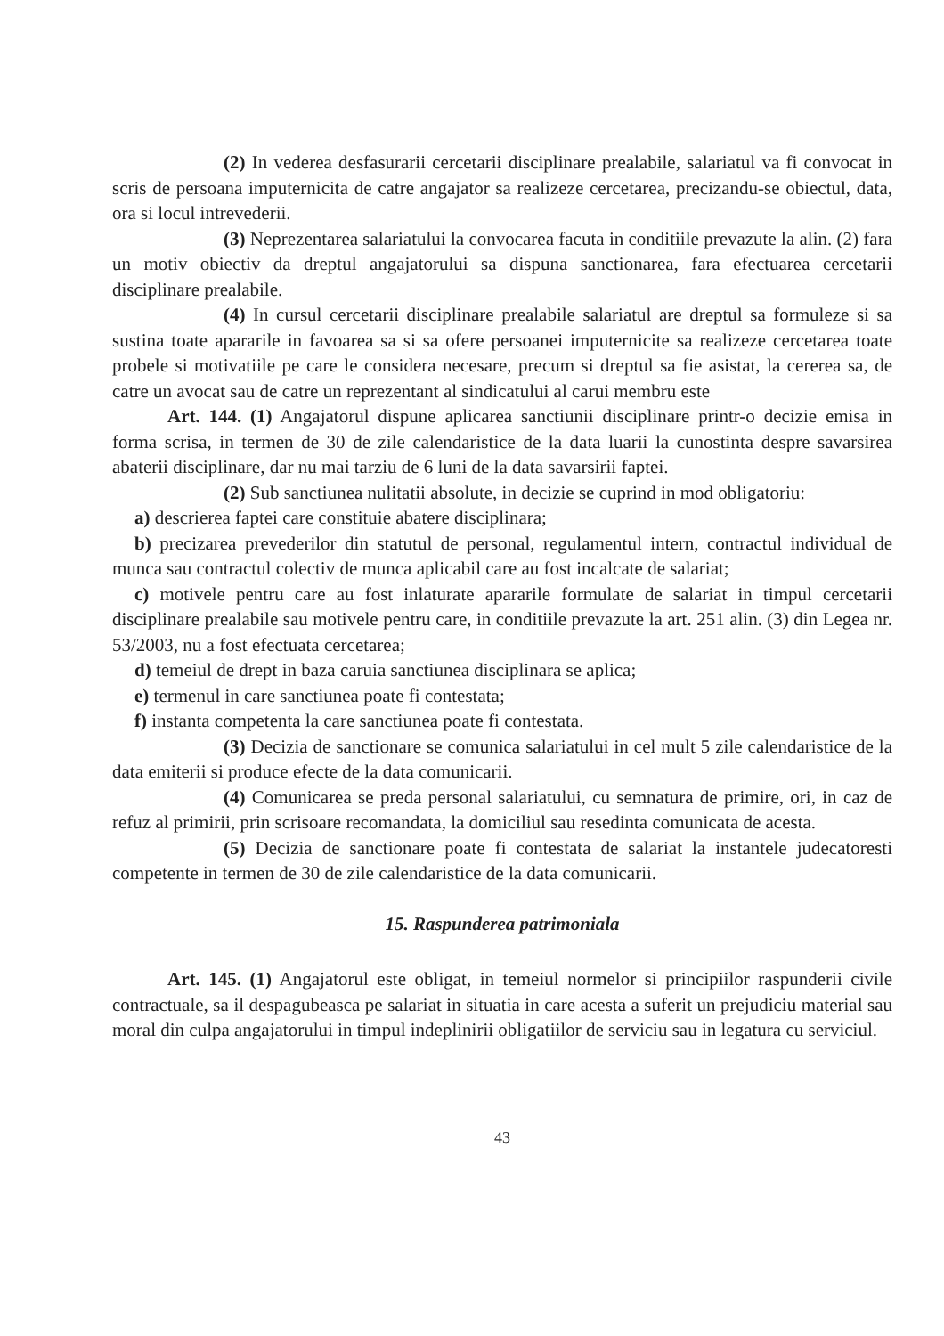(2) In vederea desfasurarii cercetarii disciplinare prealabile, salariatul va fi convocat in scris de persoana imputernicita de catre angajator sa realizeze cercetarea, precizandu-se obiectul, data, ora si locul intrevederii.
(3) Neprezentarea salariatului la convocarea facuta in conditiile prevazute la alin. (2) fara un motiv obiectiv da dreptul angajatorului sa dispuna sanctionarea, fara efectuarea cercetarii disciplinare prealabile.
(4) In cursul cercetarii disciplinare prealabile salariatul are dreptul sa formuleze si sa sustina toate apararile in favoarea sa si sa ofere persoanei imputernicite sa realizeze cercetarea toate probele si motivatiile pe care le considera necesare, precum si dreptul sa fie asistat, la cererea sa, de catre un avocat sau de catre un reprezentant al sindicatului al carui membru este
Art. 144. (1) Angajatorul dispune aplicarea sanctiunii disciplinare printr-o decizie emisa in forma scrisa, in termen de 30 de zile calendaristice de la data luarii la cunostinta despre savarsirea abaterii disciplinare, dar nu mai tarziu de 6 luni de la data savarsirii faptei.
(2) Sub sanctiunea nulitatii absolute, in decizie se cuprind in mod obligatoriu:
a) descrierea faptei care constituie abatere disciplinara;
b) precizarea prevederilor din statutul de personal, regulamentul intern, contractul individual de munca sau contractul colectiv de munca aplicabil care au fost incalcate de salariat;
c) motivele pentru care au fost inlaturate apararile formulate de salariat in timpul cercetarii disciplinare prealabile sau motivele pentru care, in conditiile prevazute la art. 251 alin. (3) din Legea nr. 53/2003, nu a fost efectuata cercetarea;
d) temeiul de drept in baza caruia sanctiunea disciplinara se aplica;
e) termenul in care sanctiunea poate fi contestata;
f) instanta competenta la care sanctiunea poate fi contestata.
(3) Decizia de sanctionare se comunica salariatului in cel mult 5 zile calendaristice de la data emiterii si produce efecte de la data comunicarii.
(4) Comunicarea se preda personal salariatului, cu semnatura de primire, ori, in caz de refuz al primirii, prin scrisoare recomandata, la domiciliul sau resedinta comunicata de acesta.
(5) Decizia de sanctionare poate fi contestata de salariat la instantele judecatoresti competente in termen de 30 de zile calendaristice de la data comunicarii.
15. Raspunderea patrimoniala
Art. 145. (1) Angajatorul este obligat, in temeiul normelor si principiilor raspunderii civile contractuale, sa il despagubeasca pe salariat in situatia in care acesta a suferit un prejudiciu material sau moral din culpa angajatorului in timpul indeplinirii obligatiilor de serviciu sau in legatura cu serviciul.
43